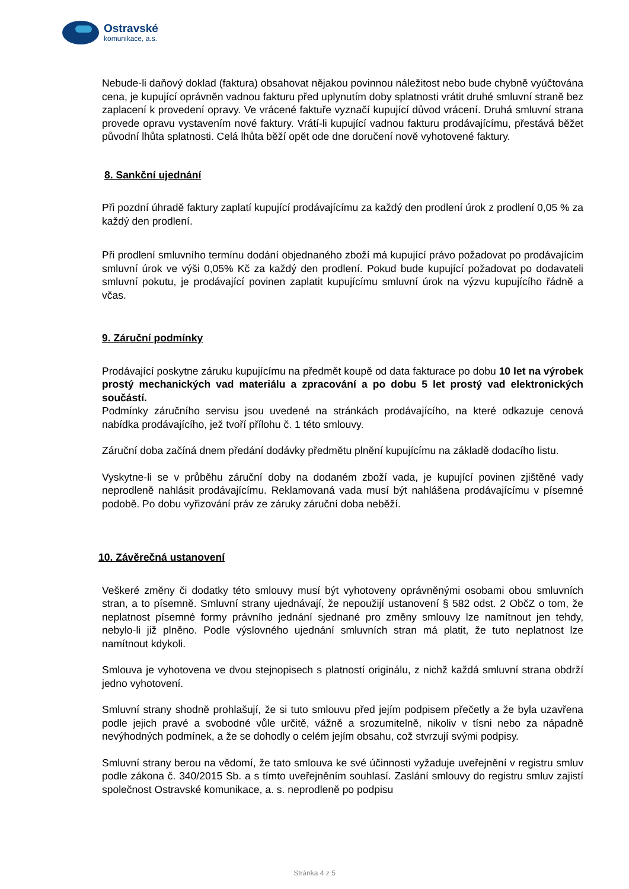Ostravské
komunikace, a.s.
Nebude-li daňový doklad (faktura) obsahovat nějakou povinnou náležitost nebo bude chybně vyúčtována cena, je kupující oprávněn vadnou fakturu před uplynutím doby splatnosti vrátit druhé smluvní straně bez zaplacení k provedení opravy. Ve vrácené faktuře vyznačí kupující důvod vrácení. Druhá smluvní strana provede opravu vystavením nové faktury. Vrátí-li kupující vadnou fakturu prodávajícímu, přestává běžet původní lhůta splatnosti. Celá lhůta běží opět ode dne doručení nově vyhotovené faktury.
8. Sankční ujednání
Při pozdní úhradě faktury zaplatí kupující prodávajícímu za každý den prodlení úrok z prodlení 0,05 % za každý den prodlení.
Při prodlení smluvního termínu dodání objednaného zboží má kupující právo požadovat po prodávajícím smluvní úrok ve výši 0,05% Kč za každý den prodlení. Pokud bude kupující požadovat po dodavateli smluvní pokutu, je prodávající povinen zaplatit kupujícímu smluvní úrok na výzvu kupujícího řádně a včas.
9. Záruční podmínky
Prodávající poskytne záruku kupujícímu na předmět koupě od data fakturace po dobu 10 let na výrobek prostý mechanických vad materiálu a zpracování a po dobu 5 let prostý vad elektronických součástí.
Podmínky záručního servisu jsou uvedené na stránkách prodávajícího, na které odkazuje cenová nabídka prodávajícího, jež tvoří přílohu č. 1 této smlouvy.
Záruční doba začíná dnem předání dodávky předmětu plnění kupujícímu na základě dodacího listu.
Vyskytne-li se v průběhu záruční doby na dodaném zboží vada, je kupující povinen zjištěné vady neprodleně nahlásit prodávajícímu. Reklamovaná vada musí být nahlášena prodávajícímu v písemné podobě. Po dobu vyřizování práv ze záruky záruční doba neběží.
10. Závěrečná ustanovení
Veškeré změny či dodatky této smlouvy musí být vyhotoveny oprávněnými osobami obou smluvních stran, a to písemně. Smluvní strany ujednávají, že nepoužijí ustanovení § 582 odst. 2 ObčZ o tom, že neplatnost písemné formy právního jednání sjednané pro změny smlouvy lze namítnout jen tehdy, nebylo-li již plněno. Podle výslovného ujednání smluvních stran má platit, že tuto neplatnost lze namítnout kdykoli.
Smlouva je vyhotovena ve dvou stejnopisech s platností originálu, z nichž každá smluvní strana obdrží jedno vyhotovení.
Smluvní strany shodně prohlašují, že si tuto smlouvu před jejím podpisem přečetly a že byla uzavřena podle jejich pravé a svobodné vůle určitě, vážně a srozumitelně, nikoliv v tísni nebo za nápadně nevýhodných podmínek, a že se dohodly o celém jejím obsahu, což stvrzují svými podpisy.
Smluvní strany berou na vědomí, že tato smlouva ke své účinnosti vyžaduje uveřejnění v registru smluv podle zákona č. 340/2015 Sb. a s tímto uveřejněním souhlasí. Zaslání smlouvy do registru smluv zajistí společnost Ostravské komunikace, a. s. neprodleně po podpisu
Stránka 4 z 5